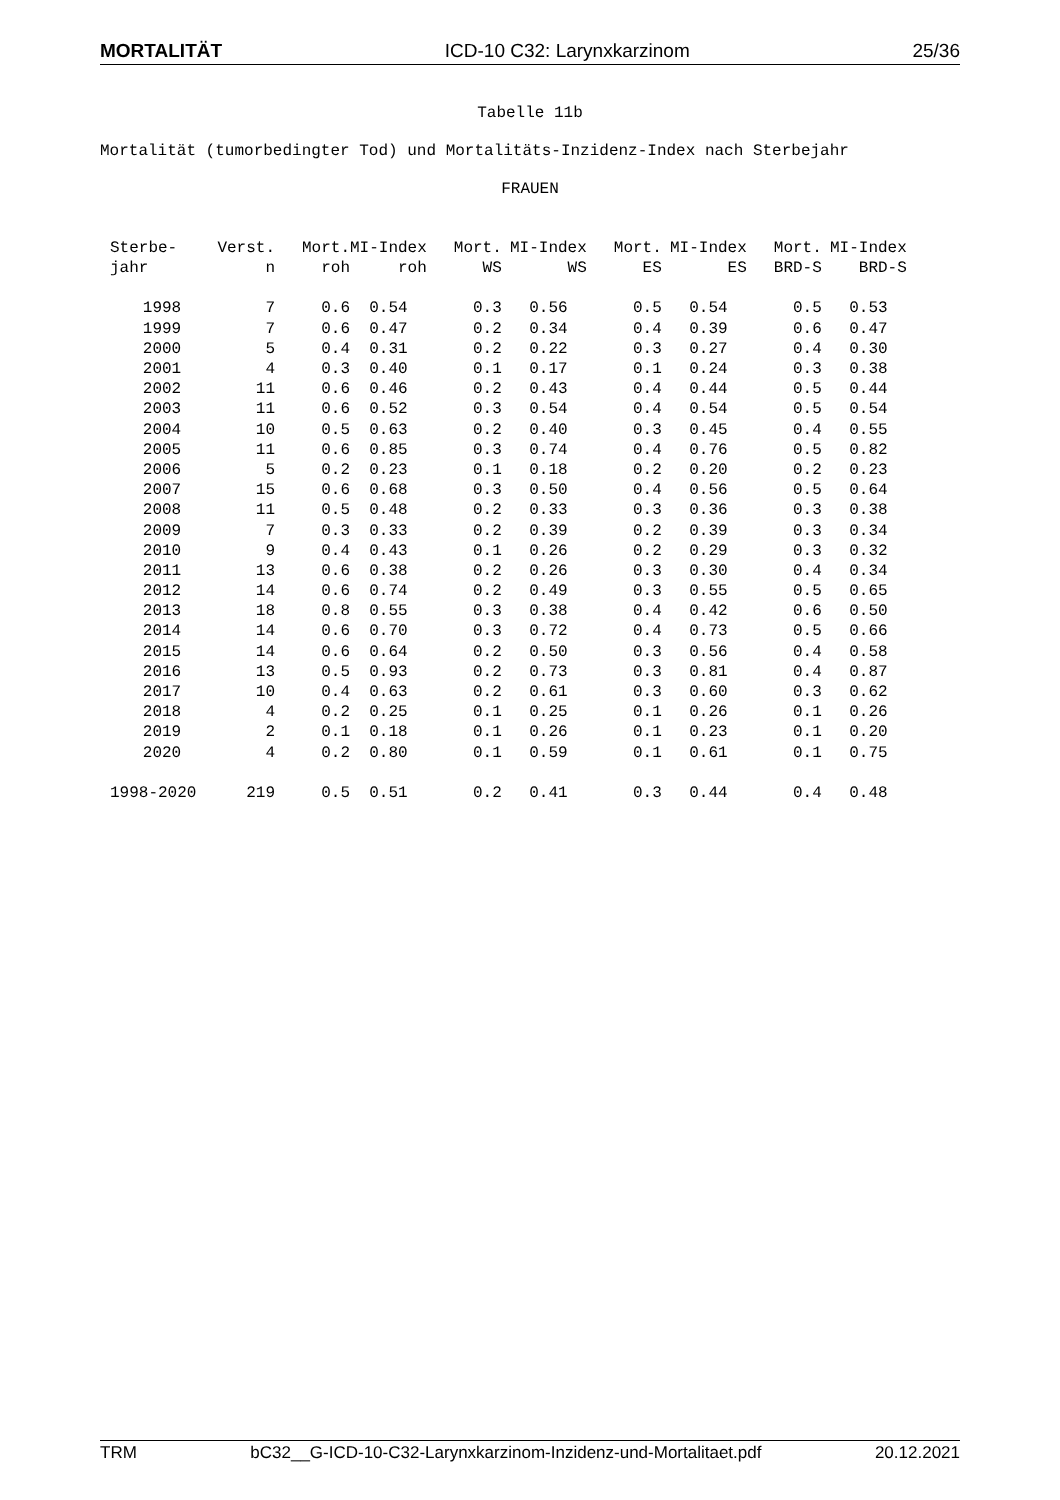MORTALITÄT ICD-10 C32: Larynxkarzinom 25/36
Tabelle 11b
Mortalität (tumorbedingter Tod) und Mortalitäts-Inzidenz-Index nach Sterbejahr
FRAUEN
| Sterbe- | Verst. | Mort. | MI-Index | Mort. | MI-Index | Mort. | MI-Index | Mort. | MI-Index |
| --- | --- | --- | --- | --- | --- | --- | --- | --- | --- |
| jahr | n | roh | roh | WS | WS | ES | ES | BRD-S | BRD-S |
| 1998 | 7 | 0.6 | 0.54 | 0.3 | 0.56 | 0.5 | 0.54 | 0.5 | 0.53 |
| 1999 | 7 | 0.6 | 0.47 | 0.2 | 0.34 | 0.4 | 0.39 | 0.6 | 0.47 |
| 2000 | 5 | 0.4 | 0.31 | 0.2 | 0.22 | 0.3 | 0.27 | 0.4 | 0.30 |
| 2001 | 4 | 0.3 | 0.40 | 0.1 | 0.17 | 0.1 | 0.24 | 0.3 | 0.38 |
| 2002 | 11 | 0.6 | 0.46 | 0.2 | 0.43 | 0.4 | 0.44 | 0.5 | 0.44 |
| 2003 | 11 | 0.6 | 0.52 | 0.3 | 0.54 | 0.4 | 0.54 | 0.5 | 0.54 |
| 2004 | 10 | 0.5 | 0.63 | 0.2 | 0.40 | 0.3 | 0.45 | 0.4 | 0.55 |
| 2005 | 11 | 0.6 | 0.85 | 0.3 | 0.74 | 0.4 | 0.76 | 0.5 | 0.82 |
| 2006 | 5 | 0.2 | 0.23 | 0.1 | 0.18 | 0.2 | 0.20 | 0.2 | 0.23 |
| 2007 | 15 | 0.6 | 0.68 | 0.3 | 0.50 | 0.4 | 0.56 | 0.5 | 0.64 |
| 2008 | 11 | 0.5 | 0.48 | 0.2 | 0.33 | 0.3 | 0.36 | 0.3 | 0.38 |
| 2009 | 7 | 0.3 | 0.33 | 0.2 | 0.39 | 0.2 | 0.39 | 0.3 | 0.34 |
| 2010 | 9 | 0.4 | 0.43 | 0.1 | 0.26 | 0.2 | 0.29 | 0.3 | 0.32 |
| 2011 | 13 | 0.6 | 0.38 | 0.2 | 0.26 | 0.3 | 0.30 | 0.4 | 0.34 |
| 2012 | 14 | 0.6 | 0.74 | 0.2 | 0.49 | 0.3 | 0.55 | 0.5 | 0.65 |
| 2013 | 18 | 0.8 | 0.55 | 0.3 | 0.38 | 0.4 | 0.42 | 0.6 | 0.50 |
| 2014 | 14 | 0.6 | 0.70 | 0.3 | 0.72 | 0.4 | 0.73 | 0.5 | 0.66 |
| 2015 | 14 | 0.6 | 0.64 | 0.2 | 0.50 | 0.3 | 0.56 | 0.4 | 0.58 |
| 2016 | 13 | 0.5 | 0.93 | 0.2 | 0.73 | 0.3 | 0.81 | 0.4 | 0.87 |
| 2017 | 10 | 0.4 | 0.63 | 0.2 | 0.61 | 0.3 | 0.60 | 0.3 | 0.62 |
| 2018 | 4 | 0.2 | 0.25 | 0.1 | 0.25 | 0.1 | 0.26 | 0.1 | 0.26 |
| 2019 | 2 | 0.1 | 0.18 | 0.1 | 0.26 | 0.1 | 0.23 | 0.1 | 0.20 |
| 2020 | 4 | 0.2 | 0.80 | 0.1 | 0.59 | 0.1 | 0.61 | 0.1 | 0.75 |
| 1998-2020 | 219 | 0.5 | 0.51 | 0.2 | 0.41 | 0.3 | 0.44 | 0.4 | 0.48 |
TRM bC32__G-ICD-10-C32-Larynxkarzinom-Inzidenz-und-Mortalitaet.pdf 20.12.2021